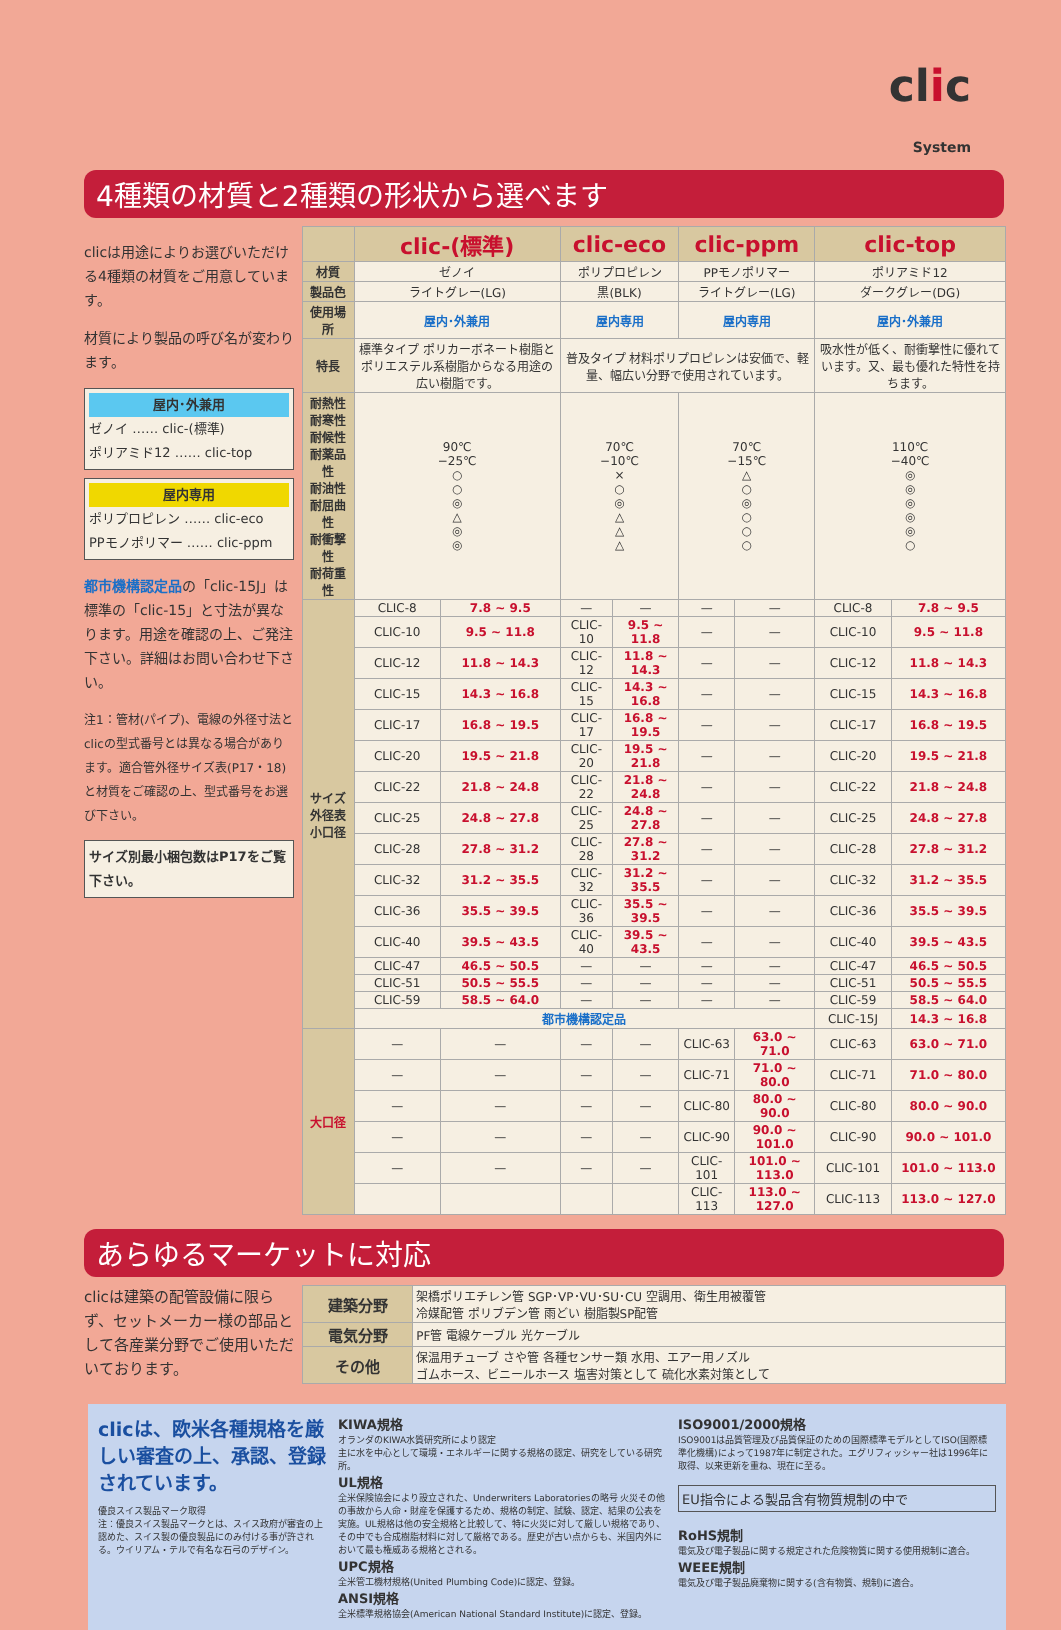clic
System
4種類の材質と2種類の形状から選べます
clicは用途によりお選びいただける4種類の材質をご用意しています。
材質により製品の呼び名が変わります。
屋内･外兼用
ゼノイ …… clic-(標準)
ポリアミド12 …… clic-top
屋内専用
ポリプロピレン …… clic-eco
PPモノポリマー …… clic-ppm
都市機構認定品の「clic-15J」は標準の「clic-15」と寸法が異なります。用途を確認の上、ご発注下さい。詳細はお問い合わせ下さい。
注1：管材(パイプ)、電線の外径寸法とclicの型式番号とは異なる場合があります。適合管外径サイズ表(P17・18)と材質をご確認の上、型式番号をお選び下さい。
サイズ別最小梱包数はP17をご覧下さい。
| | clic-(標準) | | clic-eco | | clic-ppm | | clic-top | |
| --- | --- | --- | --- | --- | --- | --- | --- | --- |
| 材質 | ゼノイ | | ポリプロピレン | | PPモノポリマー | | ポリアミド12 | |
| 製品色 | ライトグレー(LG) | | 黒(BLK) | | ライトグレー(LG) | | ダークグレー(DG) | |
| 使用場所 | 屋内･外兼用 | | 屋内専用 | | 屋内専用 | | 屋内･外兼用 | |
| 特長 | 標準タイプ ポリカーボネート樹脂とポリエステル系樹脂からなる用途の広い樹脂です。 | | 普及タイプ 材料ポリプロピレンは安価で、軽量、幅広い分野で使用されています。 | | | | 吸水性が低く、耐衝撃性に優れています。又、最も優れた特性を持ちます。 | |
| 耐熱性 耐寒性 耐候性 耐薬品性 耐油性 耐屈曲性 耐衝撃性 耐荷重性 | 90℃ −25℃ ○ ○ ◎ △ ◎ ◎ | | 70℃ −10℃ × ○ ◎ △ △ △ | | 70℃ −15℃ △ ○ ◎ ○ ○ ○ | | 110℃ −40℃ ◎ ◎ ◎ ◎ ◎ ○ | |
| サイズ外径表 小口径 | CLIC-8 | 7.8 ~ 9.5 | — | — | — | — | CLIC-8 | 7.8 ~ 9.5 |
| | CLIC-10 | 9.5 ~ 11.8 | CLIC-10 | 9.5 ~ 11.8 | — | — | CLIC-10 | 9.5 ~ 11.8 |
| | CLIC-12 | 11.8 ~ 14.3 | CLIC-12 | 11.8 ~ 14.3 | — | — | CLIC-12 | 11.8 ~ 14.3 |
| | CLIC-15 | 14.3 ~ 16.8 | CLIC-15 | 14.3 ~ 16.8 | — | — | CLIC-15 | 14.3 ~ 16.8 |
| | CLIC-17 | 16.8 ~ 19.5 | CLIC-17 | 16.8 ~ 19.5 | — | — | CLIC-17 | 16.8 ~ 19.5 |
| | CLIC-20 | 19.5 ~ 21.8 | CLIC-20 | 19.5 ~ 21.8 | — | — | CLIC-20 | 19.5 ~ 21.8 |
| | CLIC-22 | 21.8 ~ 24.8 | CLIC-22 | 21.8 ~ 24.8 | — | — | CLIC-22 | 21.8 ~ 24.8 |
| | CLIC-25 | 24.8 ~ 27.8 | CLIC-25 | 24.8 ~ 27.8 | — | — | CLIC-25 | 24.8 ~ 27.8 |
| | CLIC-28 | 27.8 ~ 31.2 | CLIC-28 | 27.8 ~ 31.2 | — | — | CLIC-28 | 27.8 ~ 31.2 |
| | CLIC-32 | 31.2 ~ 35.5 | CLIC-32 | 31.2 ~ 35.5 | — | — | CLIC-32 | 31.2 ~ 35.5 |
| | CLIC-36 | 35.5 ~ 39.5 | CLIC-36 | 35.5 ~ 39.5 | — | — | CLIC-36 | 35.5 ~ 39.5 |
| | CLIC-40 | 39.5 ~ 43.5 | CLIC-40 | 39.5 ~ 43.5 | — | — | CLIC-40 | 39.5 ~ 43.5 |
| | CLIC-47 | 46.5 ~ 50.5 | — | — | — | — | CLIC-47 | 46.5 ~ 50.5 |
| | CLIC-51 | 50.5 ~ 55.5 | — | — | — | — | CLIC-51 | 50.5 ~ 55.5 |
| | CLIC-59 | 58.5 ~ 64.0 | — | — | — | — | CLIC-59 | 58.5 ~ 64.0 |
| | 都市機構認定品 | | | | | | CLIC-15J | 14.3 ~ 16.8 |
| 大口径 | — | — | — | — | CLIC-63 | 63.0 ~ 71.0 | CLIC-63 | 63.0 ~ 71.0 |
| | — | — | — | — | CLIC-71 | 71.0 ~ 80.0 | CLIC-71 | 71.0 ~ 80.0 |
| | — | — | — | — | CLIC-80 | 80.0 ~ 90.0 | CLIC-80 | 80.0 ~ 90.0 |
| | — | — | — | — | CLIC-90 | 90.0 ~ 101.0 | CLIC-90 | 90.0 ~ 101.0 |
| | — | — | — | — | CLIC-101 | 101.0 ~ 113.0 | CLIC-101 | 101.0 ~ 113.0 |
| | | | | | CLIC-113 | 113.0 ~ 127.0 | CLIC-113 | 113.0 ~ 127.0 |
あらゆるマーケットに対応
clicは建築の配管設備に限らず、セットメーカー様の部品として各産業分野でご使用いただいております。
| 建築分野 | 架橋ポリエチレン管 SGP･VP･VU･SU･CU 空調用、衛生用被覆管 冷媒配管 ポリブデン管 雨どい 樹脂製SP配管 |
| 電気分野 | PF管 電線ケーブル 光ケーブル |
| その他 | 保温用チューブ さや管 各種センサー類 水用、エアー用ノズル ゴムホース、ビニールホース 塩害対策として 硫化水素対策として |
clicは、欧米各種規格を厳しい審査の上、承認、登録されています。
優良スイス製品マーク取得
注：優良スイス製品マークとは、スイス政府が審査の上認めた、スイス製の優良製品にのみ付ける事が許される。ウイリアム・テルで有名な石弓のデザイン。
KIWA規格
オランダのKIWA水質研究所により認定
主に水を中心として環境・エネルギーに関する規格の認定、研究をしている研究所。
UL規格
全米保険協会により設立された、Underwriters Laboratoriesの略号 火災その他の事故から人命・財産を保護するため、規格の制定、試験、認定、結果の公表を実施。UL規格は他の安全規格と比較して、特に火災に対して厳しい規格であり、その中でも合成樹脂材料に対して厳格である。歴史が古い点からも、米国内外において最も権威ある規格とされる。
UPC規格
全米管工機材規格(United Plumbing Code)に認定、登録。
ANSI規格
全米標準規格協会(American National Standard Institute)に認定、登録。
ISO9001/2000規格
ISO9001は品質管理及び品質保証のための国際標準モデルとしてISO(国際標準化機構)によって1987年に制定された。エグリフィッシャー社は1996年に取得、以来更新を重ね、現在に至る。
EU指令による製品含有物質規制の中で
RoHS規制
電気及び電子製品に関する規定された危険物質に関する使用規制に適合。
WEEE規制
電気及び電子製品廃棄物に関する(含有物質、規制)に適合。